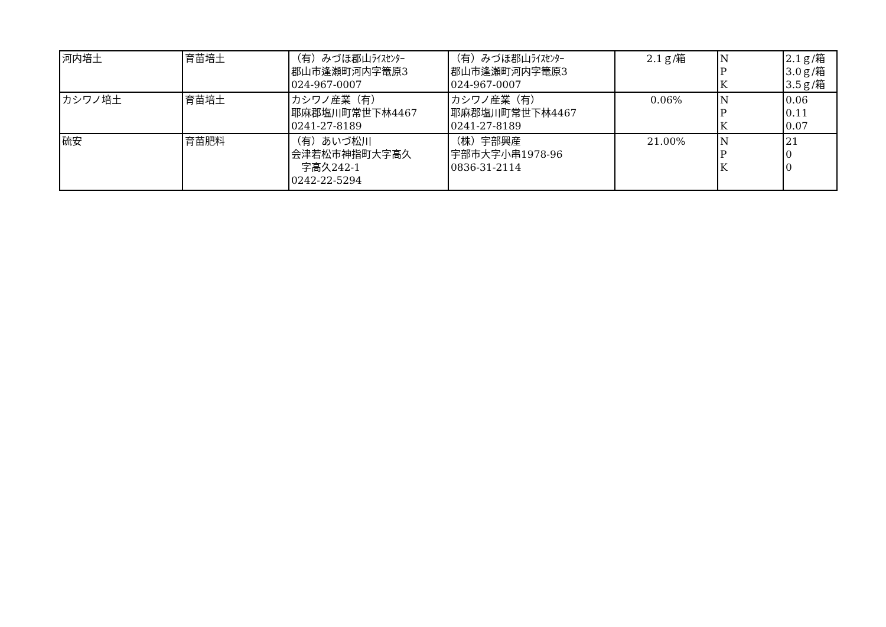| 河内培土 | 育苗培土 | （有）みづほ郡山ﾗｲｽｾﾝﾀｰ 郡山市逢瀬町河内字篭原3 024-967-0007 | （有）みづほ郡山ﾗｲｽｾﾝﾀｰ 郡山市逢瀬町河内字篭原3 024-967-0007 | 2.1ｇ/箱 | N P K | 2.1ｇ/箱 3.0ｇ/箱 3.5ｇ/箱 |
| カシワノ培土 | 育苗培土 | カシワノ産業（有） 耶麻郡塩川町常世下林4467 0241-27-8189 | カシワノ産業（有） 耶麻郡塩川町常世下林4467 0241-27-8189 | 0.06% | N P K | 0.06 0.11 0.07 |
| 硫安 | 育苗肥料 | （有）あいづ松川 会津若松市神指町大字高久 字高久242-1 0242-22-5294 | （株）宇部興産 宇部市大字小串1978-96 0836-31-2114 | 21.00% | N P K | 21 0 0 |